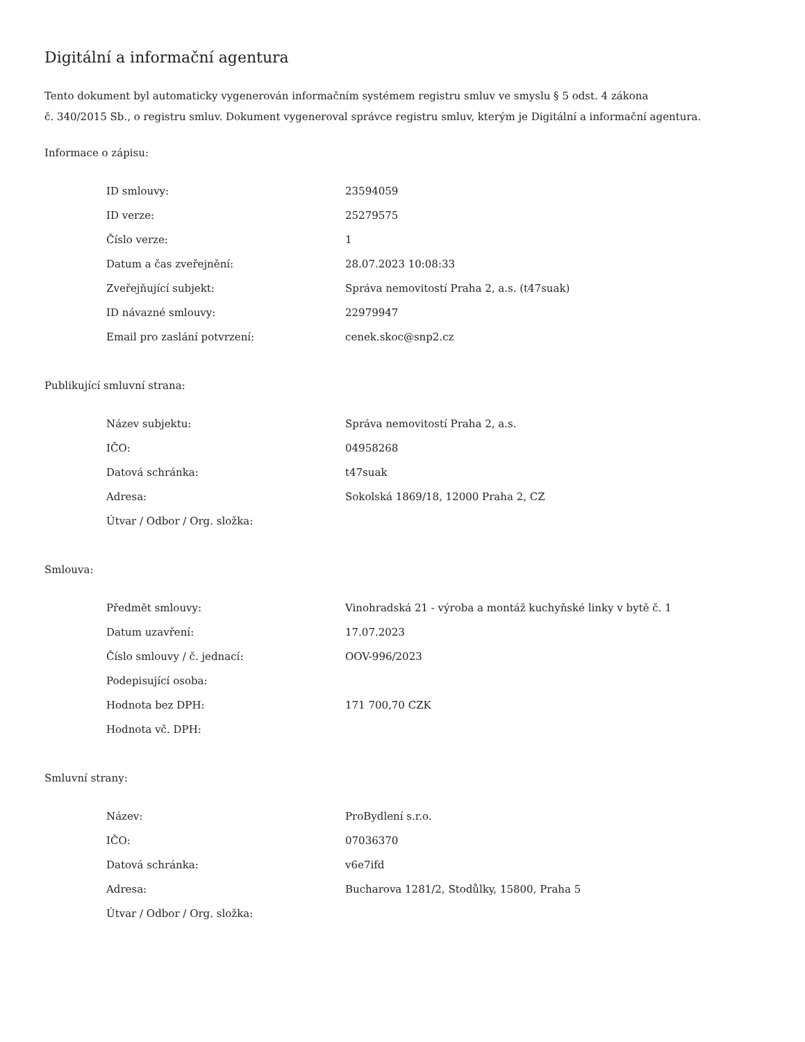Digitální a informační agentura
Tento dokument byl automaticky vygenerován informačním systémem registru smluv ve smyslu § 5 odst. 4 zákona
č. 340/2015 Sb., o registru smluv. Dokument vygeneroval správce registru smluv, kterým je Digitální a informační agentura.
Informace o zápisu:
| ID smlouvy: | 23594059 |
| ID verze: | 25279575 |
| Číslo verze: | 1 |
| Datum a čas zveřejnění: | 28.07.2023 10:08:33 |
| Zveřejňující subjekt: | Správa nemovitostí Praha 2, a.s. (t47suak) |
| ID návazné smlouvy: | 22979947 |
| Email pro zaslání potvrzení: | cenek.skoc@snp2.cz |
Publikující smluvní strana:
| Název subjektu: | Správa nemovitostí Praha 2, a.s. |
| IČO: | 04958268 |
| Datová schránka: | t47suak |
| Adresa: | Sokolská 1869/18, 12000 Praha 2, CZ |
| Útvar / Odbor / Org. složka: | |
Smlouva:
| Předmět smlouvy: | Vinohradská 21 - výroba a montáž kuchyňské linky v bytě č. 1 |
| Datum uzavření: | 17.07.2023 |
| Číslo smlouvy / č. jednací: | OOV-996/2023 |
| Podepisující osoba: | |
| Hodnota bez DPH: | 171 700,70 CZK |
| Hodnota vč. DPH: | |
Smluvní strany:
| Název: | ProBydlení s.r.o. |
| IČO: | 07036370 |
| Datová schránka: | v6e7ifd |
| Adresa: | Bucharova 1281/2, Stodůlky, 15800, Praha 5 |
| Útvar / Odbor / Org. složka: | |